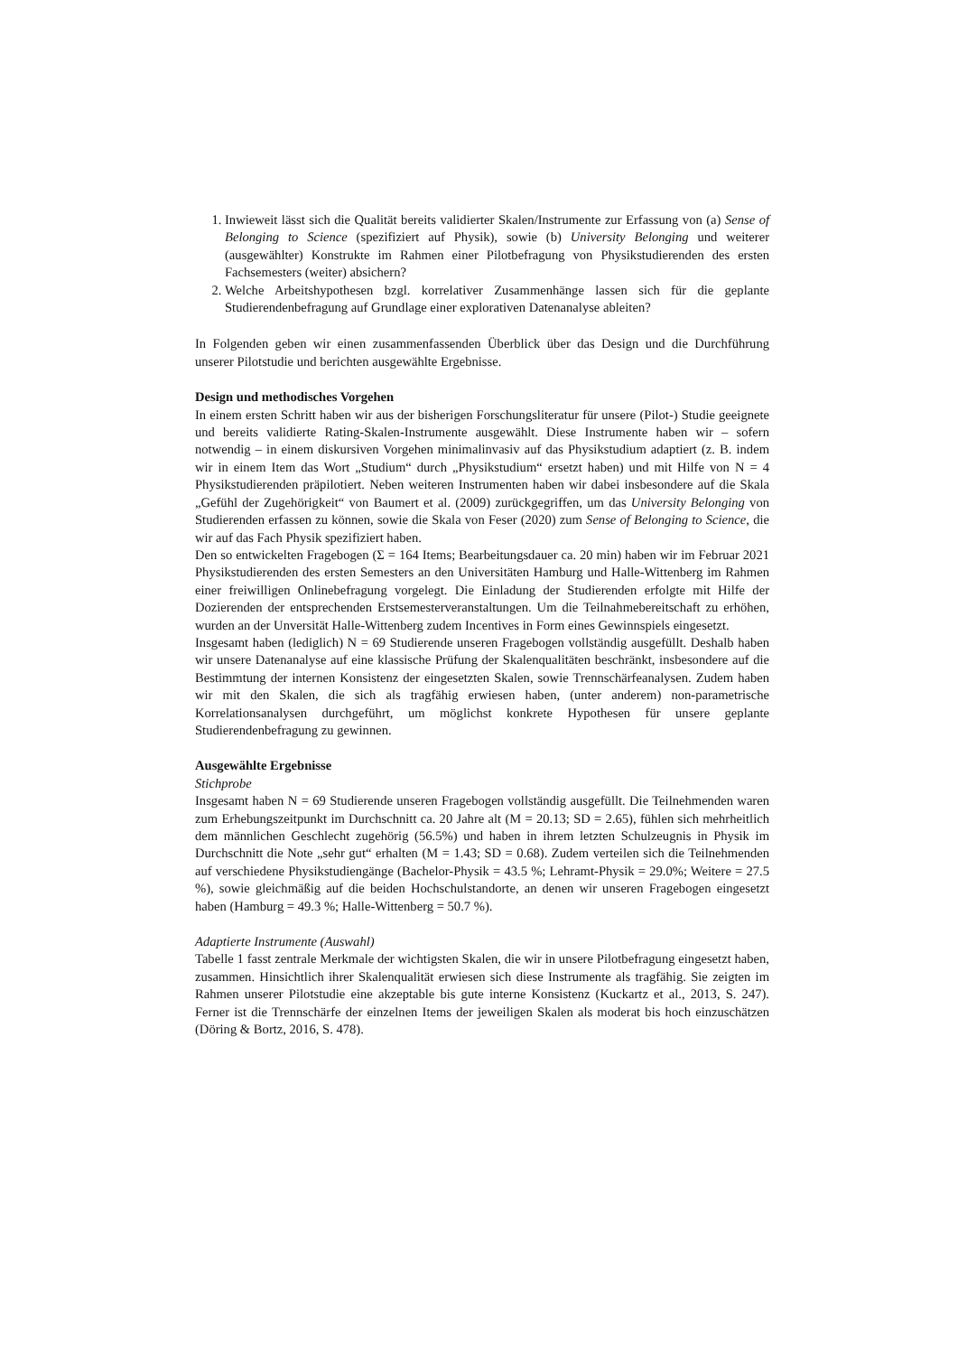1. Inwieweit lässt sich die Qualität bereits validierter Skalen/Instrumente zur Erfassung von (a) Sense of Belonging to Science (spezifiziert auf Physik), sowie (b) University Belonging und weiterer (ausgewählter) Konstrukte im Rahmen einer Pilotbefragung von Physikstudierenden des ersten Fachsemesters (weiter) absichern?
2. Welche Arbeitshypothesen bzgl. korrelativer Zusammenhänge lassen sich für die geplante Studierendenbefragung auf Grundlage einer explorativen Datenanalyse ableiten?
In Folgenden geben wir einen zusammenfassenden Überblick über das Design und die Durchführung unserer Pilotstudie und berichten ausgewählte Ergebnisse.
Design und methodisches Vorgehen
In einem ersten Schritt haben wir aus der bisherigen Forschungsliteratur für unsere (Pilot-) Studie geeignete und bereits validierte Rating-Skalen-Instrumente ausgewählt. Diese Instrumente haben wir – sofern notwendig – in einem diskursiven Vorgehen minimalinvasiv auf das Physikstudium adaptiert (z. B. indem wir in einem Item das Wort „Studium“ durch „Physikstudium“ ersetzt haben) und mit Hilfe von N = 4 Physikstudierenden präpilotiert. Neben weiteren Instrumenten haben wir dabei insbesondere auf die Skala „Gefühl der Zugehörigkeit“ von Baumert et al. (2009) zurückgegriffen, um das University Belonging von Studierenden erfassen zu können, sowie die Skala von Feser (2020) zum Sense of Belonging to Science, die wir auf das Fach Physik spezifiziert haben.
Den so entwickelten Fragebogen (Σ = 164 Items; Bearbeitungsdauer ca. 20 min) haben wir im Februar 2021 Physikstudierenden des ersten Semesters an den Universitäten Hamburg und Halle-Wittenberg im Rahmen einer freiwilligen Onlinebefragung vorgelegt. Die Einladung der Studierenden erfolgte mit Hilfe der Dozierenden der entsprechenden Erstsemesterveranstaltungen. Um die Teilnahmebereitschaft zu erhöhen, wurden an der Unversität Halle-Wittenberg zudem Incentives in Form eines Gewinnspiels eingesetzt.
Insgesamt haben (lediglich) N = 69 Studierende unseren Fragebogen vollständig ausgefüllt. Deshalb haben wir unsere Datenanalyse auf eine klassische Prüfung der Skalenqualitäten beschränkt, insbesondere auf die Bestimmtung der internen Konsistenz der eingesetzten Skalen, sowie Trennschärfeanalysen. Zudem haben wir mit den Skalen, die sich als tragfähig erwiesen haben, (unter anderem) non-parametrische Korrelationsanalysen durchgeführt, um möglichst konkrete Hypothesen für unsere geplante Studierendenbefragung zu gewinnen.
Ausgewählte Ergebnisse
Stichprobe
Insgesamt haben N = 69 Studierende unseren Fragebogen vollständig ausgefüllt. Die Teilnehmenden waren zum Erhebungszeitpunkt im Durchschnitt ca. 20 Jahre alt (M = 20.13; SD = 2.65), fühlen sich mehrheitlich dem männlichen Geschlecht zugehörig (56.5%) und haben in ihrem letzten Schulzeugnis in Physik im Durchschnitt die Note „sehr gut“ erhalten (M = 1.43; SD = 0.68). Zudem verteilen sich die Teilnehmenden auf verschiedene Physikstudiengänge (Bachelor-Physik = 43.5 %; Lehramt-Physik = 29.0%; Weitere = 27.5 %), sowie gleichmäßig auf die beiden Hochschulstandorte, an denen wir unseren Fragebogen eingesetzt haben (Hamburg = 49.3 %; Halle-Wittenberg = 50.7 %).
Adaptierte Instrumente (Auswahl)
Tabelle 1 fasst zentrale Merkmale der wichtigsten Skalen, die wir in unsere Pilotbefragung eingesetzt haben, zusammen. Hinsichtlich ihrer Skalenqualität erwiesen sich diese Instrumente als tragfähig. Sie zeigten im Rahmen unserer Pilotstudie eine akzeptable bis gute interne Konsistenz (Kuckartz et al., 2013, S. 247). Ferner ist die Trennschärfe der einzelnen Items der jeweiligen Skalen als moderat bis hoch einzuschätzen (Döring & Bortz, 2016, S. 478).